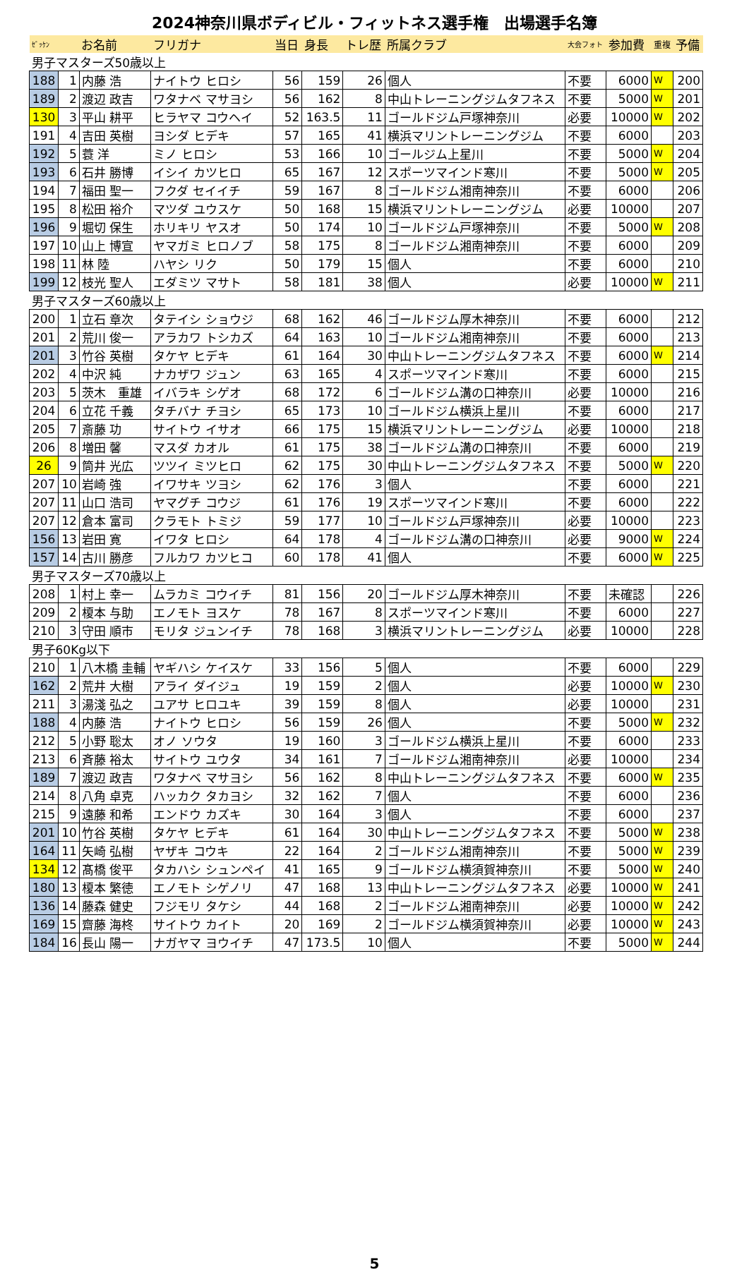2024神奈川県ボディビル・フィットネス選手権　出場選手名簿
| ｾﾞｯｹﾝ | | お名前 | フリガナ | 当日 | 身長 | トレ歴 | 所属クラブ | 大会フォト | 参加費 | 重複 | 予備 |
| 男子マスターズ50歳以上 | | | | | | | | | | | |
| 188 | 1 | 内藤 浩 | ナイトウ ヒロシ | 56 | 159 | 26 | 個人 | 不要 | 6000 | W | 200 |
| 189 | 2 | 渡辺 政吉 | ワタナベ マサヨシ | 56 | 162 | 8 | 中山トレーニングジムタフネス | 不要 | 5000 | W | 201 |
| 130 | 3 | 平山 耕平 | ヒラヤマ コウヘイ | 52 | 163.5 | 11 | ゴールドジム戸塚神奈川 | 必要 | 10000 | W | 202 |
| 191 | 4 | 吉田 英樹 | ヨシダ ヒデキ | 57 | 165 | 41 | 横浜マリントレーニングジム | 不要 | 6000 | | 203 |
| 192 | 5 | 蓑 洋 | ミノ ヒロシ | 53 | 166 | 10 | ゴールジム上星川 | 不要 | 5000 | W | 204 |
| 193 | 6 | 石井 勝博 | イシイ カツヒロ | 65 | 167 | 12 | スポーツマインド寒川 | 不要 | 5000 | W | 205 |
| 194 | 7 | 福田 聖一 | フクダ セイイチ | 59 | 167 | 8 | ゴールドジム湘南神奈川 | 不要 | 6000 | | 206 |
| 195 | 8 | 松田 裕介 | マツダ ユウスケ | 50 | 168 | 15 | 横浜マリントレーニングジム | 必要 | 10000 | | 207 |
| 196 | 9 | 堀切 保生 | ホリキリ ヤスオ | 50 | 174 | 10 | ゴールドジム戸塚神奈川 | 不要 | 5000 | W | 208 |
| 197 | 10 | 山上 博宣 | ヤマガミ ヒロノブ | 58 | 175 | 8 | ゴールドジム湘南神奈川 | 不要 | 6000 | | 209 |
| 198 | 11 | 林 陸 | ハヤシ リク | 50 | 179 | 15 | 個人 | 不要 | 6000 | | 210 |
| 199 | 12 | 枝光 聖人 | エダミツ マサト | 58 | 181 | 38 | 個人 | 必要 | 10000 | W | 211 |
| 男子マスターズ60歳以上 | | | | | | | | | | | |
| 200 | 1 | 立石 章次 | タテイシ ショウジ | 68 | 162 | 46 | ゴールドジム厚木神奈川 | 不要 | 6000 | | 212 |
| 201 | 2 | 荒川 俊一 | アラカワ トシカズ | 64 | 163 | 10 | ゴールドジム湘南神奈川 | 不要 | 6000 | | 213 |
| 201 | 3 | 竹谷 英樹 | タケヤ ヒデキ | 61 | 164 | 30 | 中山トレーニングジムタフネス | 不要 | 6000 | W | 214 |
| 202 | 4 | 中沢 純 | ナカザワ ジュン | 63 | 165 | 4 | スポーツマインド寒川 | 不要 | 6000 | | 215 |
| 203 | 5 | 茨木 重雄 | イバラキ シゲオ | 68 | 172 | 6 | ゴールドジム溝の口神奈川 | 必要 | 10000 | | 216 |
| 204 | 6 | 立花 千義 | タチバナ チヨシ | 65 | 173 | 10 | ゴールドジム横浜上星川 | 不要 | 6000 | | 217 |
| 205 | 7 | 斎藤 功 | サイトウ イサオ | 66 | 175 | 15 | 横浜マリントレーニングジム | 必要 | 10000 | | 218 |
| 206 | 8 | 増田 馨 | マスダ カオル | 61 | 175 | 38 | ゴールドジム溝の口神奈川 | 不要 | 6000 | | 219 |
| 26 | 9 | 筒井 光広 | ツツイ ミツヒロ | 62 | 175 | 30 | 中山トレーニングジムタフネス | 不要 | 5000 | W | 220 |
| 207 | 10 | 岩崎 強 | イワサキ ツヨシ | 62 | 176 | 3 | 個人 | 不要 | 6000 | | 221 |
| 207 | 11 | 山口 浩司 | ヤマグチ コウジ | 61 | 176 | 19 | スポーツマインド寒川 | 不要 | 6000 | | 222 |
| 207 | 12 | 倉本 富司 | クラモト トミジ | 59 | 177 | 10 | ゴールドジム戸塚神奈川 | 必要 | 10000 | | 223 |
| 156 | 13 | 岩田 寛 | イワタ ヒロシ | 64 | 178 | 4 | ゴールドジム溝の口神奈川 | 必要 | 9000 | W | 224 |
| 157 | 14 | 古川 勝彦 | フルカワ カツヒコ | 60 | 178 | 41 | 個人 | 不要 | 6000 | W | 225 |
| 男子マスターズ70歳以上 | | | | | | | | | | | |
| 208 | 1 | 村上 幸一 | ムラカミ コウイチ | 81 | 156 | 20 | ゴールドジム厚木神奈川 | 不要 | 未確認 | | 226 |
| 209 | 2 | 榎本 与助 | エノモト ヨスケ | 78 | 167 | 8 | スポーツマインド寒川 | 不要 | 6000 | | 227 |
| 210 | 3 | 守田 順市 | モリタ ジュンイチ | 78 | 168 | 3 | 横浜マリントレーニングジム | 必要 | 10000 | | 228 |
| 男子60Kg以下 | | | | | | | | | | | |
| 210 | 1 | 八木橋 圭輔 | ヤギハシ ケイスケ | 33 | 156 | 5 | 個人 | 不要 | 6000 | | 229 |
| 162 | 2 | 荒井 大樹 | アライ ダイジュ | 19 | 159 | 2 | 個人 | 必要 | 10000 | W | 230 |
| 211 | 3 | 湯淺 弘之 | ユアサ ヒロユキ | 39 | 159 | 8 | 個人 | 必要 | 10000 | | 231 |
| 188 | 4 | 内藤 浩 | ナイトウ ヒロシ | 56 | 159 | 26 | 個人 | 不要 | 5000 | W | 232 |
| 212 | 5 | 小野 聡太 | オノ ソウタ | 19 | 160 | 3 | ゴールドジム横浜上星川 | 不要 | 6000 | | 233 |
| 213 | 6 | 斉藤 裕太 | サイトウ ユウタ | 34 | 161 | 7 | ゴールドジム湘南神奈川 | 必要 | 10000 | | 234 |
| 189 | 7 | 渡辺 政吉 | ワタナベ マサヨシ | 56 | 162 | 8 | 中山トレーニングジムタフネス | 不要 | 6000 | W | 235 |
| 214 | 8 | 八角 卓克 | ハッカク タカヨシ | 32 | 162 | 7 | 個人 | 不要 | 6000 | | 236 |
| 215 | 9 | 遠藤 和希 | エンドウ カズキ | 30 | 164 | 3 | 個人 | 不要 | 6000 | | 237 |
| 201 | 10 | 竹谷 英樹 | タケヤ ヒデキ | 61 | 164 | 30 | 中山トレーニングジムタフネス | 不要 | 5000 | W | 238 |
| 164 | 11 | 矢崎 弘樹 | ヤザキ コウキ | 22 | 164 | 2 | ゴールドジム湘南神奈川 | 不要 | 5000 | W | 239 |
| 134 | 12 | 髙橋 俊平 | タカハシ シュンペイ | 41 | 165 | 9 | ゴールドジム横須賀神奈川 | 不要 | 5000 | W | 240 |
| 180 | 13 | 榎本 繁徳 | エノモト シゲノリ | 47 | 168 | 13 | 中山トレーニングジムタフネス | 必要 | 10000 | W | 241 |
| 136 | 14 | 藤森 健史 | フジモリ タケシ | 44 | 168 | 2 | ゴールドジム湘南神奈川 | 必要 | 10000 | W | 242 |
| 169 | 15 | 齋藤 海柊 | サイトウ カイト | 20 | 169 | 2 | ゴールドジム横須賀神奈川 | 必要 | 10000 | W | 243 |
| 184 | 16 | 長山 陽一 | ナガヤマ ヨウイチ | 47 | 173.5 | 10 | 個人 | 不要 | 5000 | W | 244 |
5